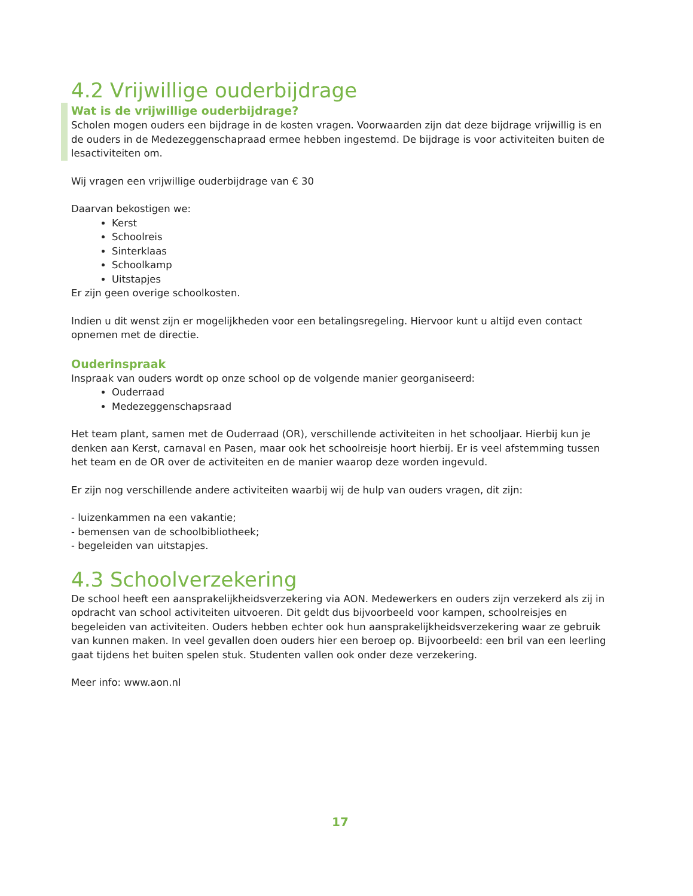4.2 Vrijwillige ouderbijdrage
Wat is de vrijwillige ouderbijdrage?
Scholen mogen ouders een bijdrage in de kosten vragen. Voorwaarden zijn dat deze bijdrage vrijwillig is en de ouders in de Medezeggenschapraad ermee hebben ingestemd. De bijdrage is voor activiteiten buiten de lesactiviteiten om.
Wij vragen een vrijwillige ouderbijdrage van € 30
Daarvan bekostigen we:
Kerst
Schoolreis
Sinterklaas
Schoolkamp
Uitstapjes
Er zijn geen overige schoolkosten.
Indien u dit wenst zijn er mogelijkheden voor een betalingsregeling. Hiervoor kunt u altijd even contact opnemen met de directie.
Ouderinspraak
Inspraak van ouders wordt op onze school op de volgende manier georganiseerd:
Ouderraad
Medezeggenschapsraad
Het team plant, samen met de Ouderraad (OR), verschillende activiteiten in het schooljaar. Hierbij kun je denken aan Kerst, carnaval en Pasen, maar ook het schoolreisje hoort hierbij. Er is veel afstemming tussen het team en de OR over de activiteiten en de manier waarop deze worden ingevuld.
Er zijn nog verschillende andere activiteiten waarbij wij de hulp van ouders vragen, dit zijn:
- luizenkammen na een vakantie;
- bemensen van de schoolbibliotheek;
- begeleiden van uitstapjes.
4.3 Schoolverzekering
De school heeft een aansprakelijkheidsverzekering via AON. Medewerkers en ouders zijn verzekerd als zij in opdracht van school activiteiten uitvoeren. Dit geldt dus bijvoorbeeld voor kampen, schoolreisjes en begeleiden van activiteiten. Ouders hebben echter ook hun aansprakelijkheidsverzekering waar ze gebruik van kunnen maken. In veel gevallen doen ouders hier een beroep op. Bijvoorbeeld: een bril van een leerling gaat tijdens het buiten spelen stuk. Studenten vallen ook onder deze verzekering.
Meer info: www.aon.nl
17